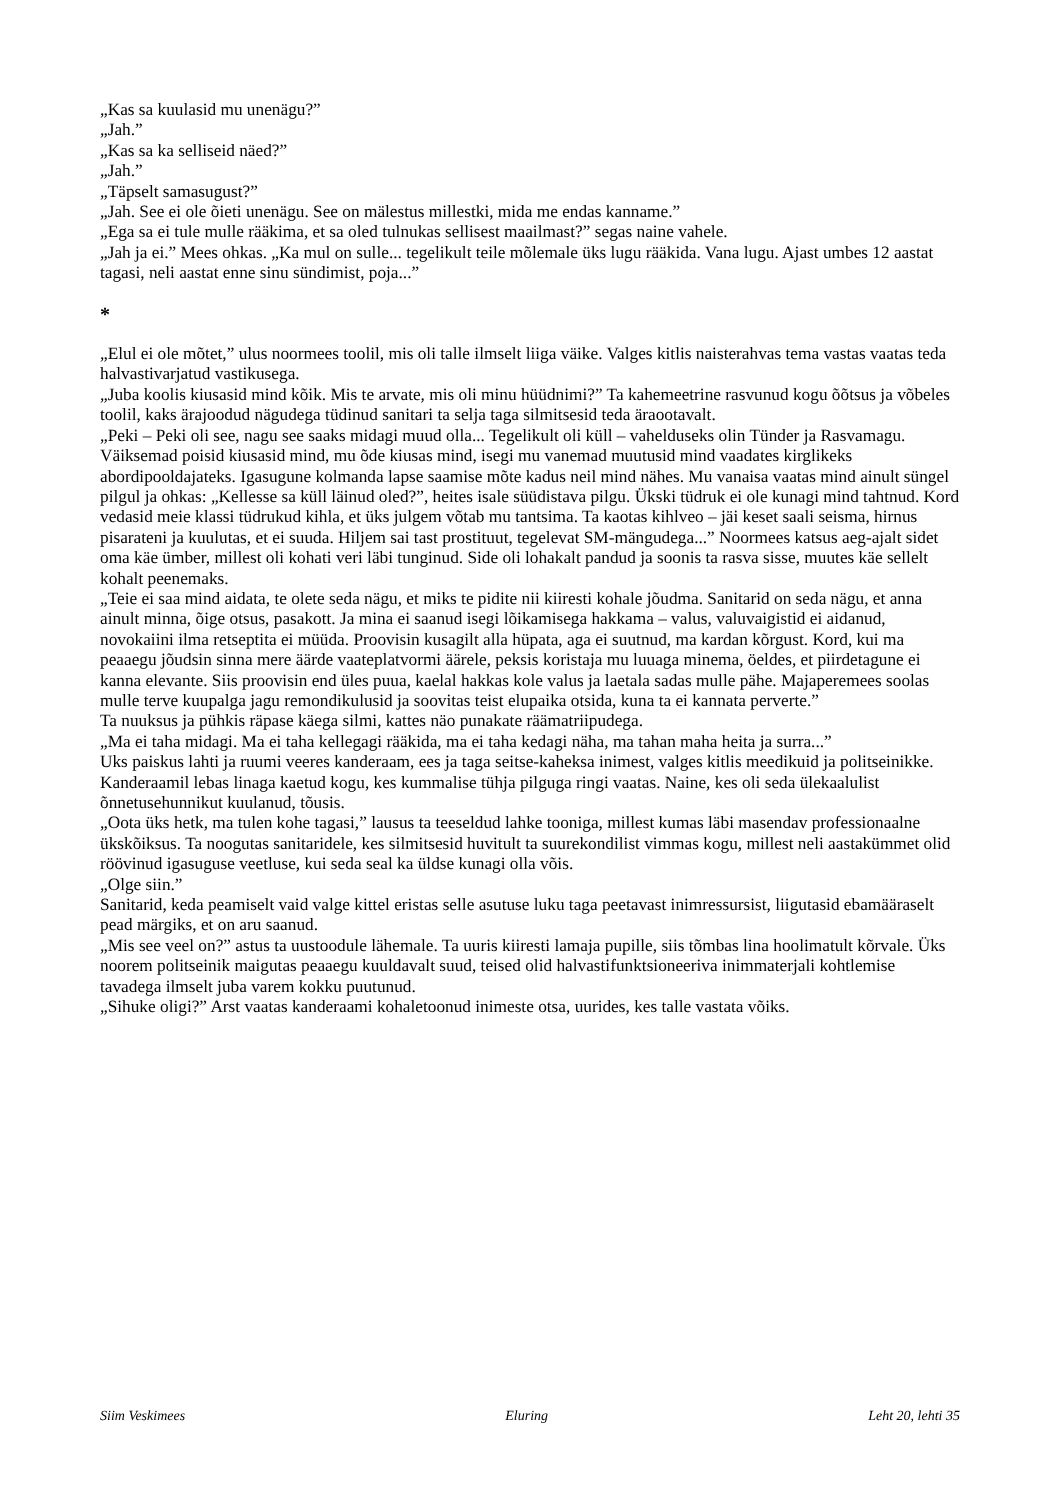„Kas sa kuulasid mu unenägu?”
„Jah.”
„Kas sa ka selliseid näed?”
„Jah.”
„Täpselt samasugust?”
„Jah. See ei ole õieti unenägu. See on mälestus millestki, mida me endas kanname.”
„Ega sa ei tule mulle rääkima, et sa oled tulnukas sellisest maailmast?” segas naine vahele.
„Jah ja ei.” Mees ohkas. „Ka mul on sulle... tegelikult teile mõlemale üks lugu rääkida. Vana lugu. Ajast umbes 12 aastat tagasi, neli aastat enne sinu sündimist, poja...”
*
„Elul ei ole mõtet,” ulus noormees toolil, mis oli talle ilmselt liiga väike. Valges kitlis naisterahvas tema vastas vaatas teda halvastivarjatud vastikusega.
„Juba koolis kiusasid mind kõik. Mis te arvate, mis oli minu hüüdnimi?” Ta kahemeetrine rasvunud kogu õõtsus ja võbeles toolil, kaks ärajoodud nägudega tüdinud sanitari ta selja taga silmitsesid teda äraootavalt.
„Peki – Peki oli see, nagu see saaks midagi muud olla... Tegelikult oli küll – vahelduseks olin Tünder ja Rasvamagu. Väiksemad poisid kiusasid mind, mu õde kiusas mind, isegi mu vanemad muutusid mind vaadates kirglikeks abordipooldajateks. Igasugune kolmanda lapse saamise mõte kadus neil mind nähes. Mu vanaisa vaatas mind ainult süngel pilgul ja ohkas: „Kellesse sa küll läinud oled?”, heites isale süüdistava pilgu. Ükski tüdruk ei ole kunagi mind tahtnud. Kord vedasid meie klassi tüdrukud kihla, et üks julgem võtab mu tantsima. Ta kaotas kihlveo – jäi keset saali seisma, hirnus pisarateni ja kuulutas, et ei suuda. Hiljem sai tast prostituut, tegelevat SM-mängudega...” Noormees katsus aeg-ajalt sidet oma käe ümber, millest oli kohati veri läbi tunginud. Side oli lohakalt pandud ja soonis ta rasva sisse, muutes käe sellelt kohalt peenemaks.
„Teie ei saa mind aidata, te olete seda nägu, et miks te pidite nii kiiresti kohale jõudma. Sanitarid on seda nägu, et anna ainult minna, õige otsus, pasakott. Ja mina ei saanud isegi lõikamisega hakkama – valus, valuvaigistid ei aidanud, novokaiini ilma retseptita ei müüda. Proovisin kusagilt alla hüpata, aga ei suutnud, ma kardan kõrgust. Kord, kui ma peaaegu jõudsin sinna mere äärde vaateplatvormi äärele, peksis koristaja mu luuaga minema, öeldes, et piirdetagune ei kanna elevante. Siis proovisin end üles puua, kaelal hakkas kole valus ja laetala sadas mulle pähe. Majaperemees soolas mulle terve kuupalga jagu remondikulusid ja soovitas teist elupaika otsida, kuna ta ei kannata perverte.”
Ta nuuksus ja pühkis räpase käega silmi, kattes näo punakate räämatriipudega.
„Ma ei taha midagi. Ma ei taha kellegagi rääkida, ma ei taha kedagi näha, ma tahan maha heita ja surra...”
Uks paiskus lahti ja ruumi veeres kanderaam, ees ja taga seitse-kaheksa inimest, valges kitlis meedikuid ja politseinikke. Kanderaamil lebas linaga kaetud kogu, kes kummalise tühja pilguga ringi vaatas. Naine, kes oli seda ülekaalulist õnnetusehunnikut kuulanud, tõusis.
„Oota üks hetk, ma tulen kohe tagasi,” lausus ta teeseldud lahke tooniga, millest kumas läbi masendav professionaalne ükskõiksus. Ta noogutas sanitaridele, kes silmitsesid huvitult ta suurekondilist vimmas kogu, millest neli aastakümmet olid röövinud igasuguse veetluse, kui seda seal ka üldse kunagi olla võis.
„Olge siin.”
Sanitarid, keda peamiselt vaid valge kittel eristas selle asutuse luku taga peetavast inimressursist, liigutasid ebamääraselt pead märgiks, et on aru saanud.
„Mis see veel on?” astus ta uustoodule lähemale. Ta uuris kiiresti lamaja pupille, siis tõmbas lina hoolimatult kõrvale. Üks noorem politseinik maigutas peaaegu kuuldavalt suud, teised olid halvastifunktsioneeriva inimmaterjali kohtlemise tavadega ilmselt juba varem kokku puutunud.
„Sihuke oligi?” Arst vaatas kanderaami kohaletoonud inimeste otsa, uurides, kes talle vastata võiks.
Siim Veskimees Eluring Leht 20, lehti 35